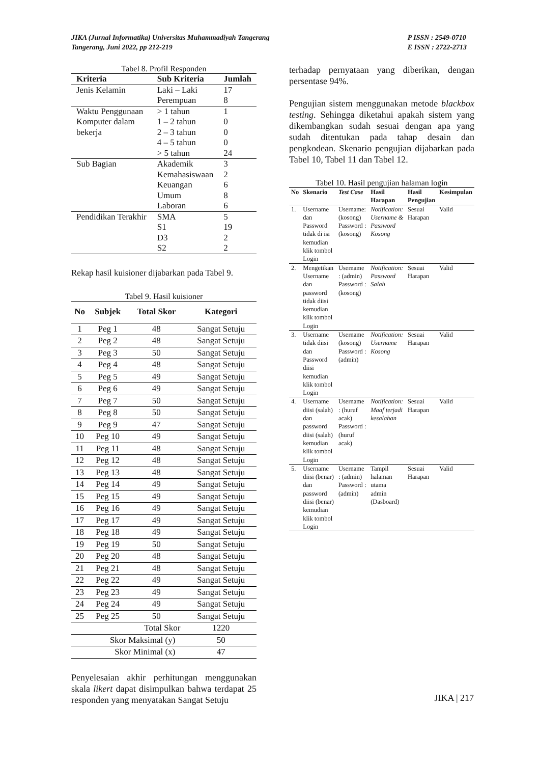JIKA (Jurnal Informatika) Universitas Muhammadiyah Tangerang
Tangerang, Juni 2022, pp 212-219
P ISSN : 2549-0710
E ISSN : 2722-2713
Tabel 8. Profil Responden
| Kriteria | Sub Kriteria | Jumlah |
| --- | --- | --- |
| Jenis Kelamin | Laki – Laki Perempuan | 17 8 |
| Waktu Penggunaan Komputer dalam bekerja | > 1 tahun 1 – 2 tahun 2 – 3 tahun 4 – 5 tahun > 5 tahun | 1 0 0 0 24 |
| Sub Bagian | Akademik Kemahasiswaan Keuangan Umum Laboran | 3 2 6 8 6 |
| Pendidikan Terakhir | SMA S1 D3 S2 | 5 19 2 2 |
Rekap hasil kuisioner dijabarkan pada Tabel 9.
Tabel 9. Hasil kuisioner
| No | Subjek | Total Skor | Kategori |
| --- | --- | --- | --- |
| 1 | Peg 1 | 48 | Sangat Setuju |
| 2 | Peg 2 | 48 | Sangat Setuju |
| 3 | Peg 3 | 50 | Sangat Setuju |
| 4 | Peg 4 | 48 | Sangat Setuju |
| 5 | Peg 5 | 49 | Sangat Setuju |
| 6 | Peg 6 | 49 | Sangat Setuju |
| 7 | Peg 7 | 50 | Sangat Setuju |
| 8 | Peg 8 | 50 | Sangat Setuju |
| 9 | Peg 9 | 47 | Sangat Setuju |
| 10 | Peg 10 | 49 | Sangat Setuju |
| 11 | Peg 11 | 48 | Sangat Setuju |
| 12 | Peg 12 | 48 | Sangat Setuju |
| 13 | Peg 13 | 48 | Sangat Setuju |
| 14 | Peg 14 | 49 | Sangat Setuju |
| 15 | Peg 15 | 49 | Sangat Setuju |
| 16 | Peg 16 | 49 | Sangat Setuju |
| 17 | Peg 17 | 49 | Sangat Setuju |
| 18 | Peg 18 | 49 | Sangat Setuju |
| 19 | Peg 19 | 50 | Sangat Setuju |
| 20 | Peg 20 | 48 | Sangat Setuju |
| 21 | Peg 21 | 48 | Sangat Setuju |
| 22 | Peg 22 | 49 | Sangat Setuju |
| 23 | Peg 23 | 49 | Sangat Setuju |
| 24 | Peg 24 | 49 | Sangat Setuju |
| 25 | Peg 25 | 50 | Sangat Setuju |
| Total Skor | | | 1220 |
| Skor Maksimal (y) | | | 50 |
| Skor Minimal (x) | | | 47 |
Penyelesaian akhir perhitungan menggunakan skala likert dapat disimpulkan bahwa terdapat 25 responden yang menyatakan Sangat Setuju
terhadap pernyataan yang diberikan, dengan persentase 94%.
Pengujian sistem menggunakan metode blackbox testing. Sehingga diketahui apakah sistem yang dikembangkan sudah sesuai dengan apa yang sudah ditentukan pada tahap desain dan pengkodean. Skenario pengujian dijabarkan pada Tabel 10, Tabel 11 dan Tabel 12.
Tabel 10. Hasil pengujian halaman login
| No | Skenario | Test Case | Hasil Harapan | Hasil Pengujian | Kesimpulan |
| --- | --- | --- | --- | --- | --- |
| 1. | Username dan Password tidak di isi kemudian klik tombol Login | Username: (kosong) Password : (kosong) | Notification: Username & Password Kosong | Sesuai Harapan | Valid |
| 2. | Mengetikan Username dan password tidak diisi kemudian klik tombol Login | Username : (admin) Password : (kosong) | Notification: Password Salah | Sesuai Harapan | Valid |
| 3. | Username tidak diisi dan Password diisi kemudian klik tombol Login | Username (kosong) Password : (admin) | Notification: Username Kosong | Sesuai Harapan | Valid |
| 4. | Username diisi (salah) dan password diisi (salah) kemudian klik tombol Login | Username : (huruf acak) Password : (huruf acak) | Notification: Maaf terjadi kesalahan | Sesuai Harapan | Valid |
| 5. | Username diisi (benar) dan password diisi (benar) kemudian klik tombol Login | Username : (admin) Password : (admin) | Tampil halaman utama admin (Dasboard) | Sesuai Harapan | Valid |
JIKA | 217